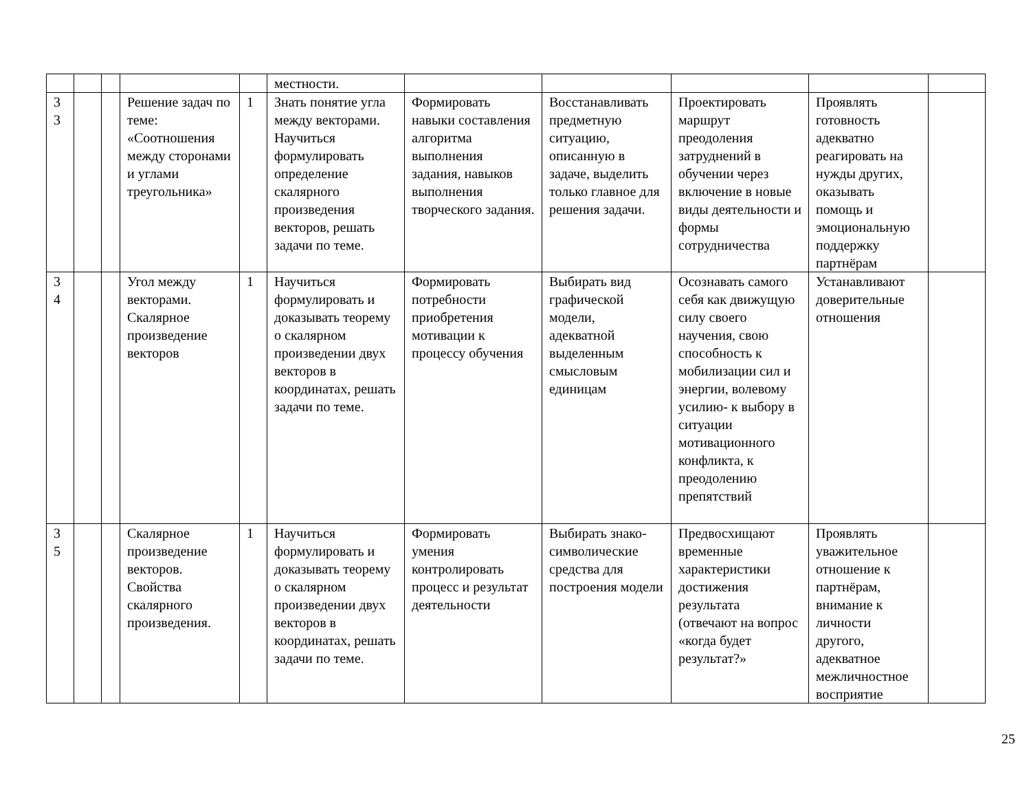| | | | | | местности. | | | | | |
| 3 3 | | | Решение задач по теме: «Соотношения между сторонами и углами треугольника» | 1 | Знать понятие угла между векторами. Научиться формулировать определение скалярного произведения векторов, решать задачи по теме. | Формировать навыки составления алгоритма выполнения задания, навыков выполнения творческого задания. | Восстанавливать предметную ситуацию, описанную в задаче, выделить только главное для решения задачи. | Проектировать маршрут преодоления затруднений в обучении через включение в новые виды деятельности и формы сотрудничества | Проявлять готовность адекватно реагировать на нужды других, оказывать помощь и эмоциональную поддержку партнёрам | |
| 3 4 | | | Угол между векторами. Скалярное произведение векторов | 1 | Научиться формулировать и доказывать теорему о скалярном произведении двух векторов в координатах, решать задачи по теме. | Формировать потребности приобретения мотивации к процессу обучения | Выбирать вид графической модели, адекватной выделенным смысловым единицам | Осознавать самого себя как движущую силу своего научения, свою способность к мобилизации сил и энергии, волевому усилию- к выбору в ситуации мотивационного конфликта, к преодолению препятствий | Устанавливают доверительные отношения | |
| 3 5 | | | Скалярное произведение векторов. Свойства скалярного произведения. | 1 | Научиться формулировать и доказывать теорему о скалярном произведении двух векторов в координатах, решать задачи по теме. | Формировать умения контролировать процесс и результат деятельности | Выбирать знако-символические средства для построения модели | Предвосхищают временные характеристики достижения результата (отвечают на вопрос «когда будет результат?» | Проявлять уважительное отношение к партнёрам, внимание к личности другого, адекватное межличностное восприятие | |
25